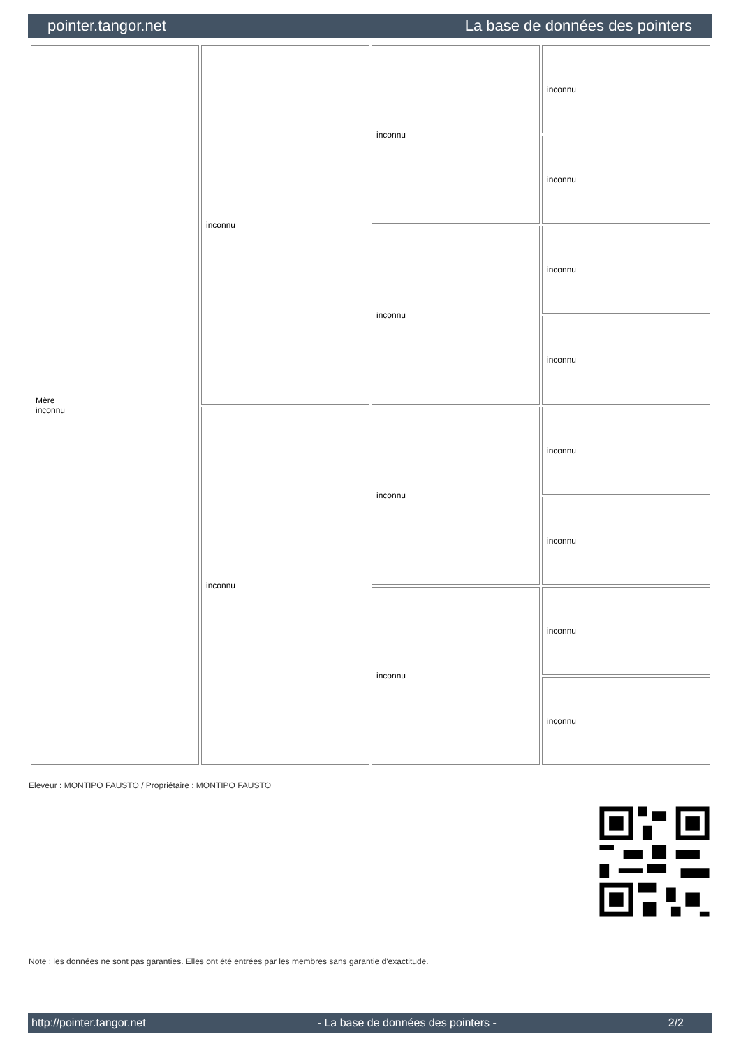pointer.tangor.net La base de données des pointers
| Mère inconnu | inconnu | inconnu | inconnu |
| | | | inconnu |
| | | inconnu | inconnu |
| | | | inconnu |
| | inconnu | inconnu | inconnu |
| | | | inconnu |
| | | inconnu | inconnu |
| | | | inconnu |
Eleveur : MONTIPO FAUSTO / Propriétaire : MONTIPO FAUSTO
Note : les données ne sont pas garanties. Elles ont été entrées par les membres sans garantie d'exactitude.
http://pointer.tangor.net - La base de données des pointers - 2/2